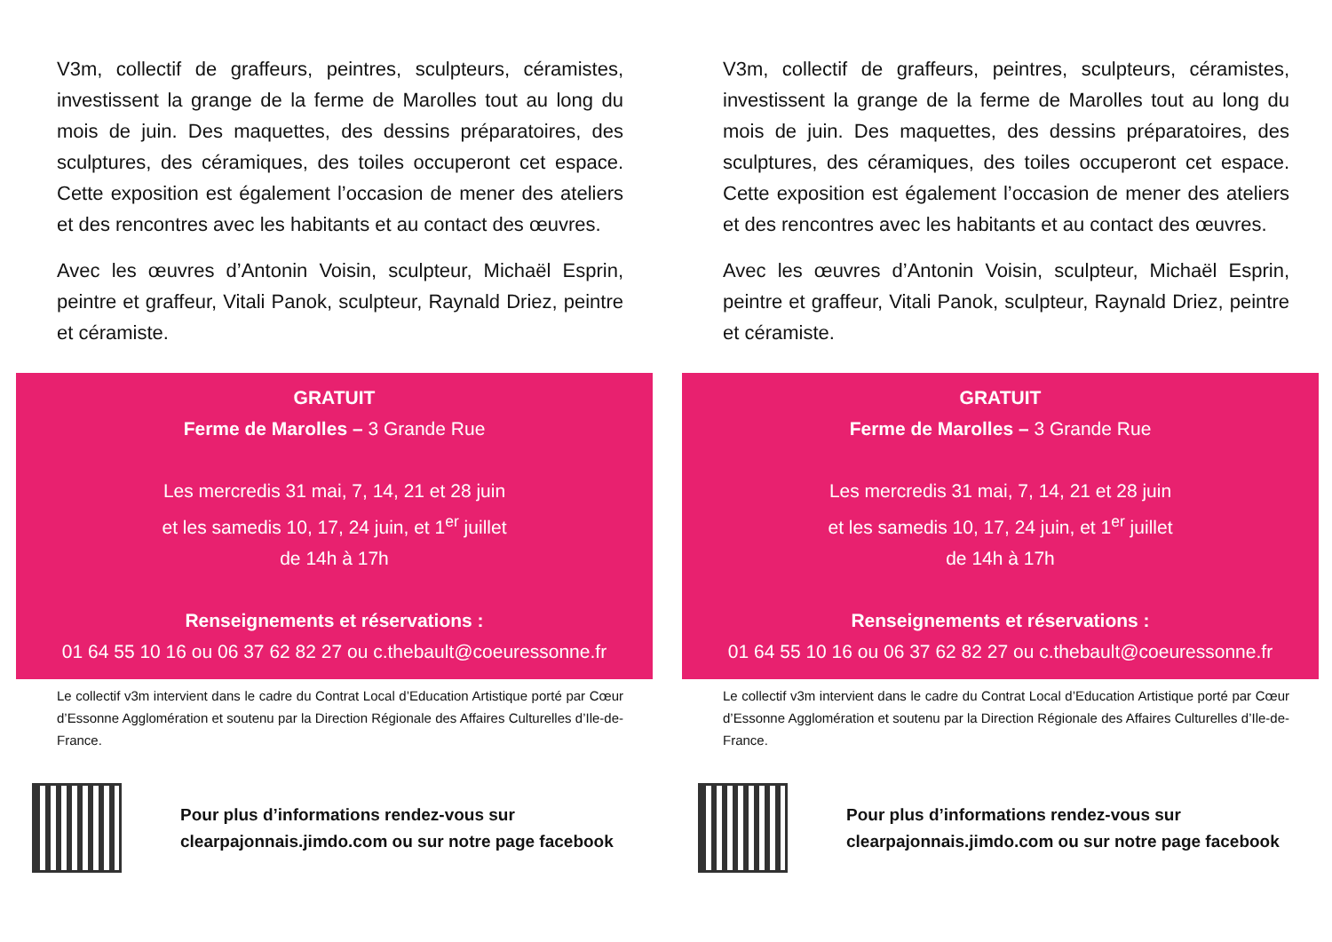V3m, collectif de graffeurs, peintres, sculpteurs, céramistes, investissent la grange de la ferme de Marolles tout au long du mois de juin. Des maquettes, des dessins préparatoires, des sculptures, des céramiques, des toiles occuperont cet espace. Cette exposition est également l’occasion de mener des ateliers et des rencontres avec les habitants et au contact des œuvres.
Avec les œuvres d’Antonin Voisin, sculpteur, Michaël Esprin, peintre et graffeur, Vitali Panok, sculpteur, Raynald Driez, peintre et céramiste.
GRATUIT
Ferme de Marolles – 3 Grande Rue
Les mercredis 31 mai, 7, 14, 21 et 28 juin
et les samedis 10, 17, 24 juin, et 1<sup>er</sup> juillet
de 14h à 17h
Renseignements et réservations :
01 64 55 10 16 ou 06 37 62 82 27 ou c.thebault@coeuressonne.fr
Le collectif v3m intervient dans le cadre du Contrat Local d’Education Artistique porté par Cœur d’Essonne Agglomération et soutenu par la Direction Régionale des Affaires Culturelles d’Ile-de-France.
Pour plus d’informations rendez-vous sur
clearpajonnais.jimdo.com ou sur notre page facebook
V3m, collectif de graffeurs, peintres, sculpteurs, céramistes, investissent la grange de la ferme de Marolles tout au long du mois de juin. Des maquettes, des dessins préparatoires, des sculptures, des céramiques, des toiles occuperont cet espace. Cette exposition est également l’occasion de mener des ateliers et des rencontres avec les habitants et au contact des œuvres.
Avec les œuvres d’Antonin Voisin, sculpteur, Michaël Esprin, peintre et graffeur, Vitali Panok, sculpteur, Raynald Driez, peintre et céramiste.
GRATUIT
Ferme de Marolles – 3 Grande Rue
Les mercredis 31 mai, 7, 14, 21 et 28 juin
et les samedis 10, 17, 24 juin, et 1<sup>er</sup> juillet
de 14h à 17h
Renseignements et réservations :
01 64 55 10 16 ou 06 37 62 82 27 ou c.thebault@coeuressonne.fr
Le collectif v3m intervient dans le cadre du Contrat Local d’Education Artistique porté par Cœur d’Essonne Agglomération et soutenu par la Direction Régionale des Affaires Culturelles d’Ile-de-France.
Pour plus d’informations rendez-vous sur
clearpajonnais.jimdo.com ou sur notre page facebook